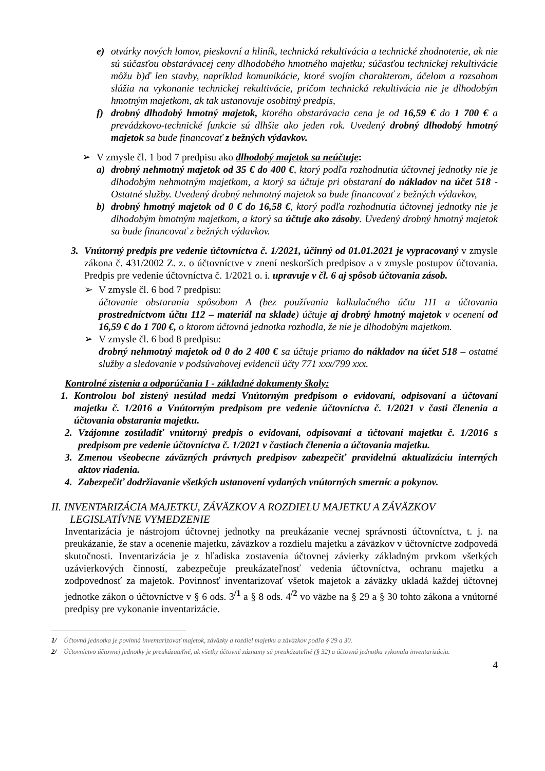e) otvárky nových lomov, pieskovní a hliník, technická rekultivácia a technické zhodnotenie, ak nie sú súčasťou obstarávacej ceny dlhodobého hmotného majetku; súčasťou technickej rekultivácie môžu b)ď len stavby, napríklad komunikácie, ktoré svojím charakterom, účelom a rozsahom slúžia na vykonanie technickej rekultivácie, pričom technická rekultivácia nie je dlhodobým hmotným majetkom, ak tak ustanovuje osobitný predpis,
f) drobný dlhodobý hmotný majetok, ktorého obstarávacia cena je od 16,59 € do 1 700 € a prevádzkovo-technické funkcie sú dlhšie ako jeden rok. Uvedený drobný dlhodobý hmotný majetok sa bude financovať z bežných výdavkov.
➢ V zmysle čl. 1 bod 7 predpisu ako dlhodobý majetok sa neúčtuje:
a) drobný nehmotný majetok od 35 € do 400 €, ktorý podľa rozhodnutia účtovnej jednotky nie je dlhodobým nehmotným majetkom, a ktorý sa účtuje pri obstaraní do nákladov na účet 518 - Ostatné služby. Uvedený drobný nehmotný majetok sa bude financovať z bežných výdavkov,
b) drobný hmotný majetok od 0 € do 16,58 €, ktorý podľa rozhodnutia účtovnej jednotky nie je dlhodobým hmotným majetkom, a ktorý sa účtuje ako zásoby. Uvedený drobný hmotný majetok sa bude financovať z bežných výdavkov.
3. Vnútorný predpis pre vedenie účtovníctva č. 1/2021, účinný od 01.01.2021 je vypracovaný v zmysle zákona č. 431/2002 Z. z. o účtovníctve v znení neskorších predpisov a v zmysle postupov účtovania. Predpis pre vedenie účtovníctva č. 1/2021 o. i. upravuje v čl. 6 aj spôsob účtovania zásob.
➢ V zmysle čl. 6 bod 7 predpisu:
účtovanie obstarania spôsobom A (bez používania kalkulačného účtu 111 a účtovania prostredníctvom účtu 112 – materiál na sklade) účtuje aj drobný hmotný majetok v ocenení od 16,59 € do 1 700 €, o ktorom účtovná jednotka rozhodla, že nie je dlhodobým majetkom.
➢ V zmysle čl. 6 bod 8 predpisu:
drobný nehmotný majetok od 0 do 2 400 € sa účtuje priamo do nákladov na účet 518 – ostatné služby a sledovanie v podsúvahovej evidencii účty 771 xxx/799 xxx.
Kontrolné zistenia a odporúčania I - základné dokumenty školy:
1. Kontrolou bol zistený nesúlad medzi Vnútorným predpisom o evidovaní, odpisovaní a účtovaní majetku č. 1/2016 a Vnútorným predpisom pre vedenie účtovníctva č. 1/2021 v časti členenia a účtovania obstarania majetku.
2. Vzájomne zosúladiť vnútorný predpis o evidovaní, odpisovaní a účtovaní majetku č. 1/2016 s predpisom pre vedenie účtovníctva č. 1/2021 v častiach členenia a účtovania majetku.
3. Zmenou všeobecne záväzných právnych predpisov zabezpečiť pravidelnú aktualizáciu interných aktov riadenia.
4. Zabezpečiť dodržiavanie všetkých ustanovení vydaných vnútorných smerníc a pokynov.
II. INVENTARIZÁCIA MAJETKU, ZÁVÄZKOV A ROZDIELU MAJETKU A ZÁVÄZKOV
LEGISLATÍVNE VYMEDZENIE
Inventarizácia je nástrojom účtovnej jednotky na preukázanie vecnej správnosti účtovníctva, t. j. na preukázanie, že stav a ocenenie majetku, záväzkov a rozdielu majetku a záväzkov v účtovníctve zodpovedá skutočnosti. Inventarizácia je z hľadiska zostavenia účtovnej závierky základným prvkom všetkých uzávierkových činností, zabezpečuje preukázateľnosť vedenia účtovníctva, ochranu majetku a zodpovednosť za majetok. Povinnosť inventarizovať všetok majetok a záväzky ukladá každej účtovnej jednotke zákon o účtovníctve v § 6 ods. 3<sup>/1</sup> a § 8 ods. 4<sup>/2</sup> vo väzbe na § 29 a § 30 tohto zákona a vnútorné predpisy pre vykonanie inventarizácie.
1/ Účtovná jednotka je povinná inventarizovať majetok, záväzky a rozdiel majetku a záväzkov podľa § 29 a 30.
2/ Účtovníctvo účtovnej jednotky je preukázateľné, ak všetky účtovné záznamy sú preukázateľné (§ 32) a účtovná jednotka vykonala inventarizáciu.
4